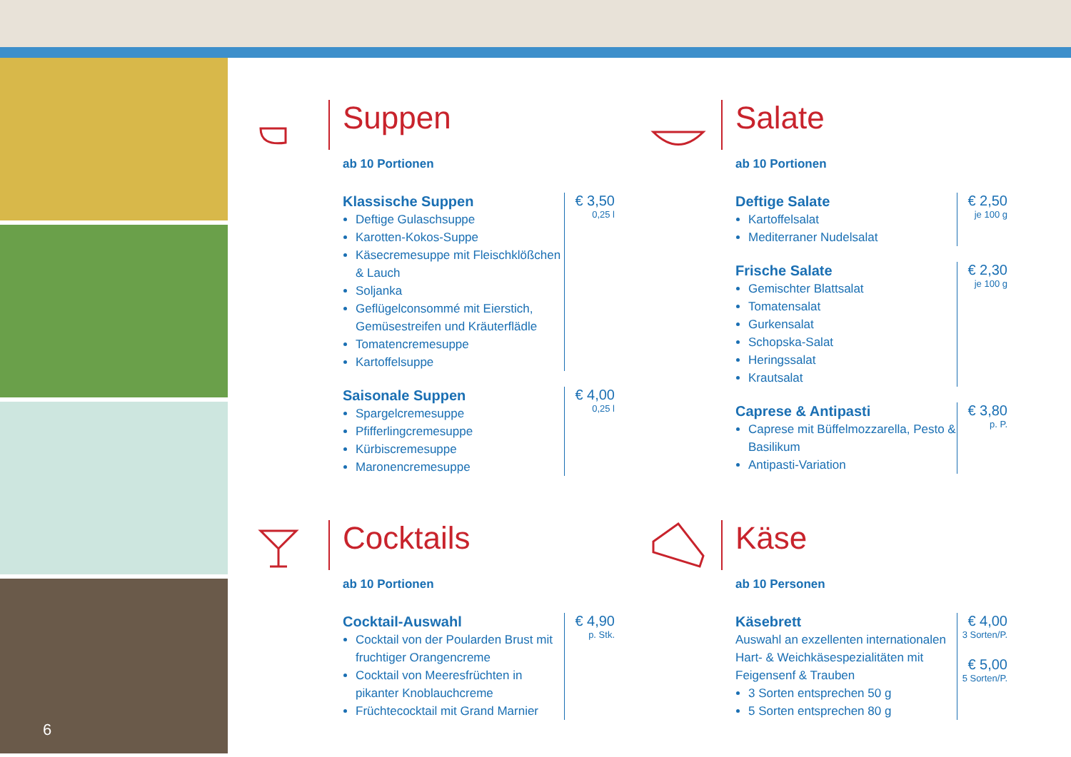6
Suppen
ab 10 Portionen
Klassische Suppen
Deftige Gulaschsuppe
Karotten-Kokos-Suppe
Käsecremesuppe mit Fleischklößchen & Lauch
Soljanka
Geflügelconsommé mit Eierstich, Gemüsestreifen und Kräuterflädle
Tomatencremesuppe
Kartoffelsuppe
€ 3,50
0,25 l
Saisonale Suppen
Spargelcremesuppe
Pfifferlingcremesuppe
Kürbiscremesuppe
Maronencremesuppe
€ 4,00
0,25 l
Salate
ab 10 Portionen
Deftige Salate
Kartoffelsalat
Mediterraner Nudelsalat
€ 2,50
je 100 g
Frische Salate
Gemischter Blattsalat
Tomatensalat
Gurkensalat
Schopska-Salat
Heringssalat
Krautsalat
€ 2,30
je 100 g
Caprese & Antipasti
Caprese mit Büffelmozzarella, Pesto & Basilikum
Antipasti-Variation
€ 3,80
p. P.
Cocktails
ab 10 Portionen
Cocktail-Auswahl
Cocktail von der Poularden Brust mit fruchtiger Orangencreme
Cocktail von Meeresfrüchten in pikanter Knoblauchcreme
Früchtecocktail mit Grand Marnier
€ 4,90
p. Stk.
Käse
ab 10 Personen
Käsebrett
Auswahl an exzellenten internationalen Hart- & Weichkäsespezialitäten mit Feigensenf & Trauben
3 Sorten entsprechen 50 g
5 Sorten entsprechen 80 g
€ 4,00
3 Sorten/P.
€ 5,00
5 Sorten/P.